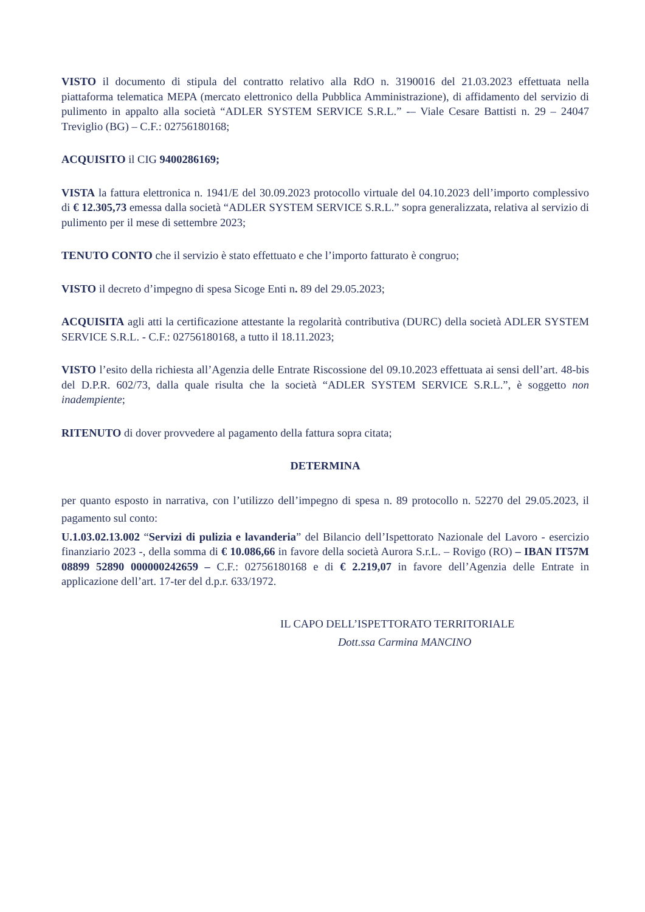VISTO il documento di stipula del contratto relativo alla RdO n. 3190016 del 21.03.2023 effettuata nella piattaforma telematica MEPA (mercato elettronico della Pubblica Amministrazione), di affidamento del servizio di pulimento in appalto alla società “ADLER SYSTEM SERVICE S.R.L.” -– Viale Cesare Battisti n. 29 – 24047 Treviglio (BG) – C.F.: 02756180168;
ACQUISITO il CIG 9400286169;
VISTA la fattura elettronica n. 1941/E del 30.09.2023 protocollo virtuale del 04.10.2023 dell’importo complessivo di € 12.305,73 emessa dalla società “ADLER SYSTEM SERVICE S.R.L.” sopra generalizzata, relativa al servizio di pulimento per il mese di settembre 2023;
TENUTO CONTO che il servizio è stato effettuato e che l’importo fatturato è congruo;
VISTO il decreto d’impegno di spesa Sicoge Enti n. 89 del 29.05.2023;
ACQUISITA agli atti la certificazione attestante la regolarità contributiva (DURC) della società ADLER SYSTEM SERVICE S.R.L. - C.F.: 02756180168, a tutto il 18.11.2023;
VISTO l’esito della richiesta all’Agenzia delle Entrate Riscossione del 09.10.2023 effettuata ai sensi dell’art. 48-bis del D.P.R. 602/73, dalla quale risulta che la società “ADLER SYSTEM SERVICE S.R.L.”, è soggetto non inadempiente;
RITENUTO di dover provvedere al pagamento della fattura sopra citata;
DETERMINA
per quanto esposto in narrativa, con l’utilizzo dell’impegno di spesa n. 89 protocollo n. 52270 del 29.05.2023, il pagamento sul conto:
U.1.03.02.13.002 “Servizi di pulizia e lavanderia” del Bilancio dell’Ispettorato Nazionale del Lavoro - esercizio finanziario 2023 -, della somma di € 10.086,66 in favore della società Aurora S.r.L. – Rovigo (RO) – IBAN IT57M 08899 52890 000000242659 – C.F.: 02756180168 e di € 2.219,07 in favore dell’Agenzia delle Entrate in applicazione dell’art. 17-ter del d.p.r. 633/1972.
IL CAPO DELL’ISPETTORATO TERRITORIALE
Dott.ssa Carmina MANCINO